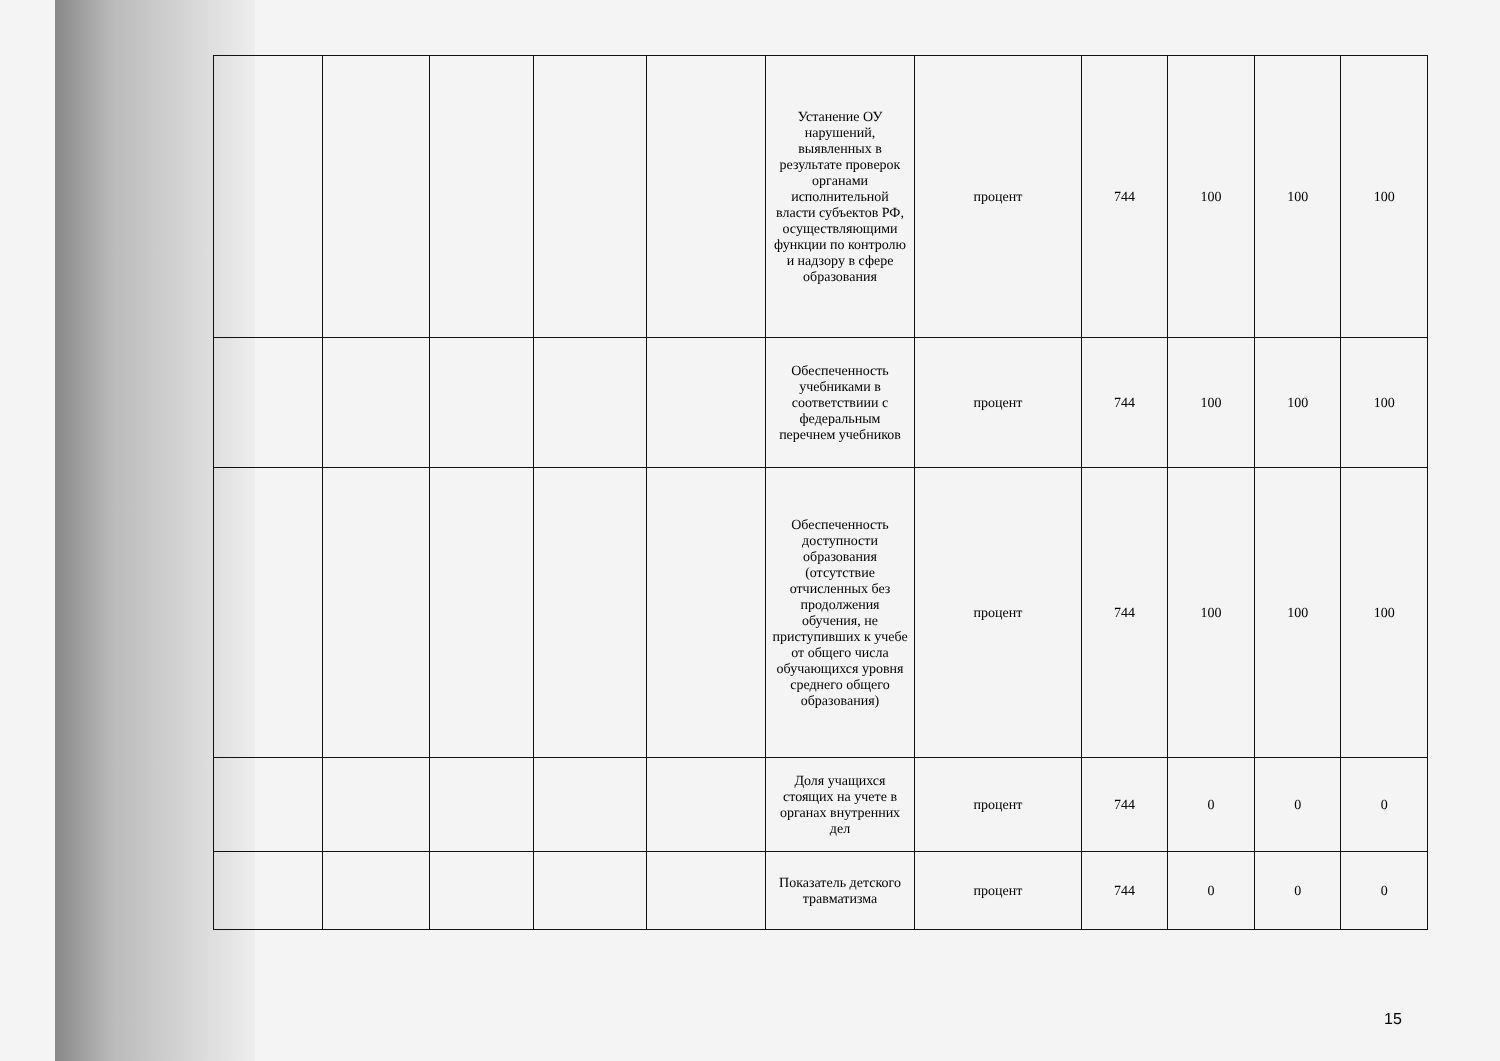| | | | | | Устанение ОУ нарушений, выявленных в результате проверок органами исполнительной власти субъектов РФ, осуществляющими функции по контролю и надзору в сфере образования | процент | 744 | 100 | 100 | 100 |
| | | | | | Обеспеченность учебниками в соответствиии с федеральным перечнем учебников | процент | 744 | 100 | 100 | 100 |
| | | | | | Обеспеченность доступности образования (отсутствие отчисленных без продолжения обучения, не приступивших к учебе от общего числа обучающихся уровня среднего общего образования) | процент | 744 | 100 | 100 | 100 |
| | | | | | Доля учащихся стоящих на учете в органах внутренних дел | процент | 744 | 0 | 0 | 0 |
| | | | | | Показатель детского травматизма | процент | 744 | 0 | 0 | 0 |
15